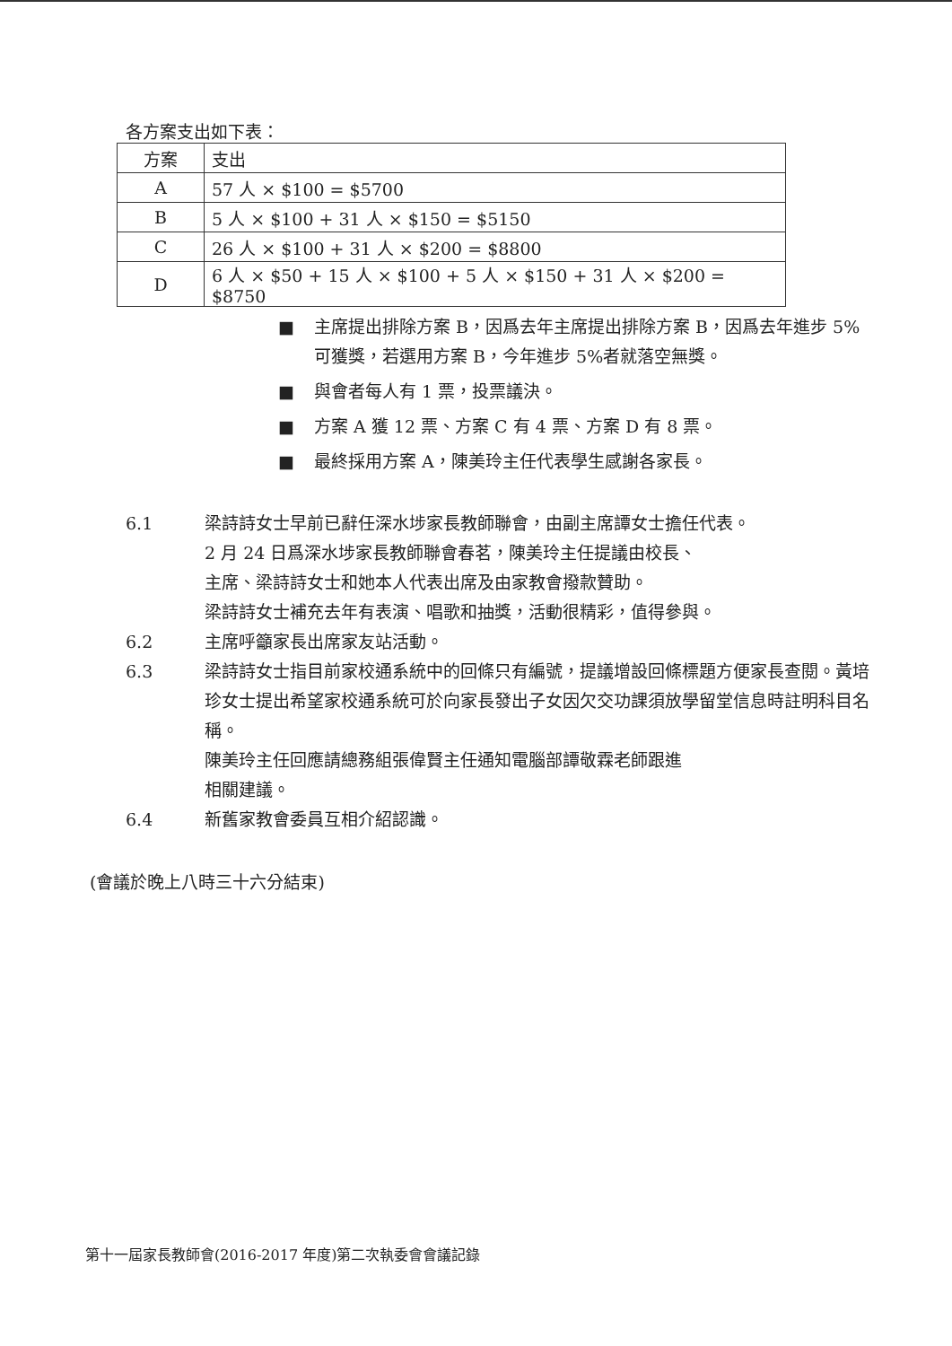各方案支出如下表：
| 方案 | 支出 |
| --- | --- |
| A | 57 人 × $100 = $5700 |
| B | 5 人 × $100 + 31 人 × $150 = $5150 |
| C | 26 人 × $100 + 31 人 × $200 = $8800 |
| D | 6 人 × $50 + 15 人 × $100 + 5 人 × $150 + 31 人 × $200 = $8750 |
■ 主席提出排除方案 B，因爲去年主席提出排除方案 B，因爲去年進步 5% 可獲獎，若選用方案 B，今年進步 5%者就落空無獎。
■ 與會者每人有 1 票，投票議決。
■ 方案 A 獲 12 票、方案 C 有 4 票、方案 D 有 8 票。
■ 最終採用方案 A，陳美玲主任代表學生感謝各家長。
6.1 梁詩詩女士早前已辭任深水埗家長教師聯會，由副主席譚女士擔任代表。
2 月 24 日爲深水埗家長教師聯會春茗，陳美玲主任提議由校長、
主席、梁詩詩女士和她本人代表出席及由家教會撥款贊助。
梁詩詩女士補充去年有表演、唱歌和抽獎，活動很精彩，值得參與。
6.2 主席呼籲家長出席家友站活動。
6.3 梁詩詩女士指目前家校通系統中的回條只有編號，提議增設回條標題方便家長查閱。黃培珍女士提出希望家校通系統可於向家長發出子女因欠交功課須放學留堂信息時註明科目名稱。
陳美玲主任回應請總務組張偉賢主任通知電腦部譚敬霖老師跟進
相關建議。
6.4 新舊家教會委員互相介紹認識。
(會議於晚上八時三十六分結束)
第十一屆家長教師會(2016-2017 年度)第二次執委會會議記錄